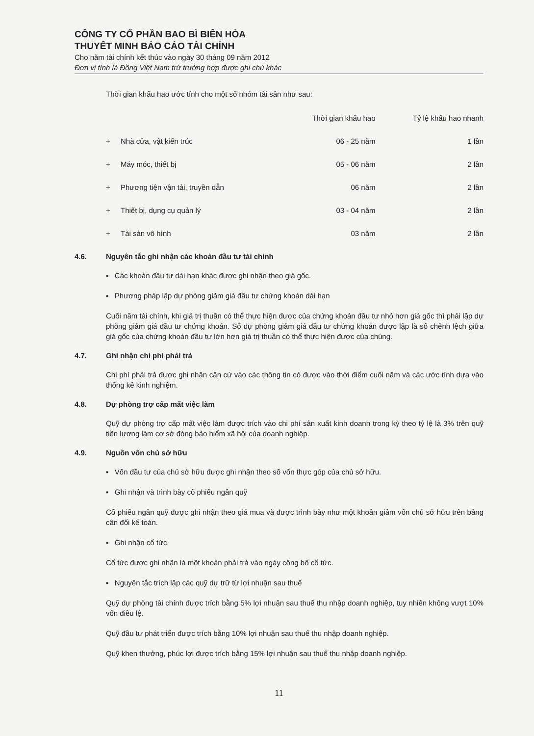CÔNG TY CỔ PHẦN BAO BÌ BIÊN HÒA
THUYẾT MINH BÁO CÁO TÀI CHÍNH
Cho năm tài chính kết thúc vào ngày 30 tháng 09 năm 2012
Đơn vị tính là Đồng Việt Nam trừ trường hợp được ghi chú khác
Thời gian khấu hao ước tính cho một số nhóm tài sản như sau:
| | | Thời gian khấu hao | Tỷ lệ khấu hao nhanh |
| --- | --- | --- | --- |
| + | Nhà cửa, vật kiến trúc | 06 - 25 năm | 1 lần |
| + | Máy móc, thiết bị | 05 - 06 năm | 2 lần |
| + | Phương tiện vận tải, truyền dẫn | 06 năm | 2 lần |
| + | Thiết bị, dụng cụ quản lý | 03 - 04 năm | 2 lần |
| + | Tài sản vô hình | 03 năm | 2 lần |
4.6. Nguyên tắc ghi nhận các khoản đầu tư tài chính
▪ Các khoản đầu tư dài hạn khác được ghi nhận theo giá gốc.
▪ Phương pháp lập dự phòng giảm giá đầu tư chứng khoán dài hạn
Cuối năm tài chính, khi giá trị thuần có thể thực hiện được của chứng khoán đầu tư nhỏ hơn giá gốc thì phải lập dự phòng giảm giá đầu tư chứng khoán. Số dự phòng giảm giá đầu tư chứng khoán được lập là số chênh lệch giữa giá gốc của chứng khoán đầu tư lớn hơn giá trị thuần có thể thực hiện được của chúng.
4.7. Ghi nhận chi phí phải trả
Chi phí phải trả được ghi nhận căn cứ vào các thông tin có được vào thời điểm cuối năm và các ước tính dựa vào thống kê kinh nghiệm.
4.8. Dự phòng trợ cấp mất việc làm
Quỹ dự phòng trợ cấp mất việc làm được trích vào chi phí sản xuất kinh doanh trong kỳ theo tỷ lệ là 3% trên quỹ tiền lương làm cơ sở đóng bảo hiểm xã hội của doanh nghiệp.
4.9. Nguồn vốn chủ sở hữu
▪ Vốn đầu tư của chủ sở hữu được ghi nhận theo số vốn thực góp của chủ sở hữu.
▪ Ghi nhận và trình bày cổ phiếu ngân quỹ
Cổ phiếu ngân quỹ được ghi nhận theo giá mua và được trình bày như một khoản giảm vốn chủ sở hữu trên bảng cân đối kế toán.
▪ Ghi nhận cổ tức
Cổ tức được ghi nhận là một khoản phải trả vào ngày công bố cổ tức.
▪ Nguyên tắc trích lập các quỹ dự trữ từ lợi nhuận sau thuế
Quỹ dự phòng tài chính được trích bằng 5% lợi nhuận sau thuế thu nhập doanh nghiệp, tuy nhiên không vượt 10% vốn điều lệ.
Quỹ đầu tư phát triển được trích bằng 10% lợi nhuận sau thuế thu nhập doanh nghiệp.
Quỹ khen thưởng, phúc lợi được trích bằng 15% lợi nhuận sau thuế thu nhập doanh nghiệp.
11